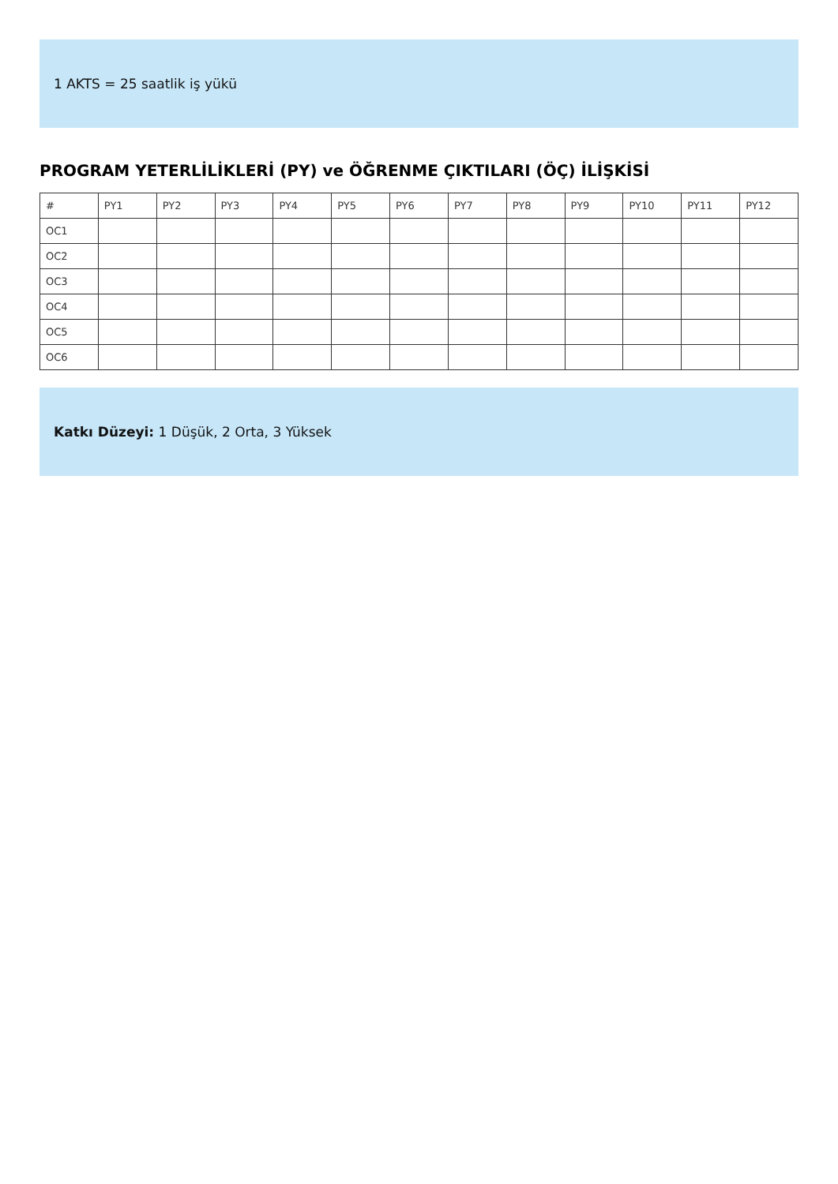1 AKTS = 25 saatlik iş yükü
PROGRAM YETERLİLİKLERİ (PY) ve ÖĞRENME ÇIKTILARI (ÖÇ) İLİŞKİSİ
| # | PY1 | PY2 | PY3 | PY4 | PY5 | PY6 | PY7 | PY8 | PY9 | PY10 | PY11 | PY12 |
| --- | --- | --- | --- | --- | --- | --- | --- | --- | --- | --- | --- | --- |
| OC1 | | | | | | | | | | | | |
| OC2 | | | | | | | | | | | | |
| OC3 | | | | | | | | | | | | |
| OC4 | | | | | | | | | | | | |
| OC5 | | | | | | | | | | | | |
| OC6 | | | | | | | | | | | | |
Katkı Düzeyi: 1 Düşük, 2 Orta, 3 Yüksek